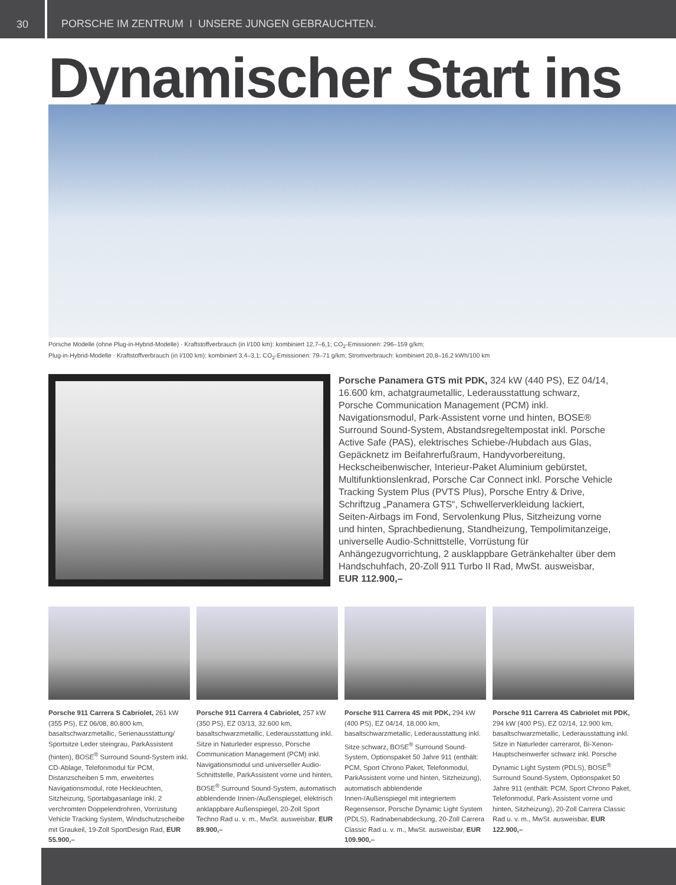30
PORSCHE IM ZENTRUM I UNSERE JUNGEN GEBRAUCHTEN.
Dynamischer Start ins
Porsche Modelle (ohne Plug-in-Hybrid-Modelle) · Kraftstoffverbrauch (in l/100 km): kombiniert 12,7–6,1; CO<sub>2</sub>-Emissionen: 296–159 g/km;
Plug-in-Hybrid-Modelle · Kraftstoffverbrauch (in l/100 km): kombiniert 3,4–3,1; CO<sub>2</sub>-Emissionen: 79–71 g/km; Stromverbrauch: kombiniert 20,8–16,2 kWh/100 km
Porsche Panamera GTS mit PDK, 324 kW (440 PS), EZ 04/14, 16.600 km, achatgraumetallic, Lederausstattung schwarz, Porsche Communication Management (PCM) inkl. Navigationsmodul, Park-Assistent vorne und hinten, BOSE® Surround Sound-System, Abstandsregeltempostat inkl. Porsche Active Safe (PAS), elektrisches Schiebe-/Hubdach aus Glas, Gepäcknetz im Beifahrerfußraum, Handyvorbereitung, Heckscheibenwischer, Interieur-Paket Aluminium gebürstet, Multifunktionslenkrad, Porsche Car Connect inkl. Porsche Vehicle Tracking System Plus (PVTS Plus), Porsche Entry & Drive, Schriftzug „Panamera GTS“, Schwellerverkleidung lackiert, Seiten-Airbags im Fond, Servolenkung Plus, Sitzheizung vorne und hinten, Sprachbedienung, Standheizung, Tempolimitanzeige, universelle Audio-Schnittstelle, Vorrüstung für Anhängezugvorrichtung, 2 ausklappbare Getränkehalter über dem Handschuhfach, 20-Zoll 911 Turbo II Rad, MwSt. ausweisbar,
EUR 112.900,–
Porsche 911 Carrera S Cabriolet, 261 kW (355 PS), EZ 06/08, 80.800 km, basaltschwarzmetallic, Serienausstattung/ Sportsitze Leder steingrau, ParkAssistent (hinten), BOSE<sup>®</sup> Surround Sound-System inkl. CD-Ablage, Telefonmodul für PCM, Distanzscheiben 5 mm, erweitertes Navigationsmodul, rote Heckleuchten, Sitzheizung, Sportabgasanlage inkl. 2 verchromten Doppelendrohren, Vorrüstung Vehicle Tracking System, Windschutzscheibe mit Graukeil, 19-Zoll SportDesign Rad, EUR 55.900,–
Porsche 911 Carrera 4 Cabriolet, 257 kW (350 PS), EZ 03/13, 32.600 km, basaltschwarzmetallic, Lederausstattung inkl. Sitze in Naturleder espresso, Porsche Communication Management (PCM) inkl. Navigationsmodul und universeller Audio-Schnittstelle, ParkAssistent vorne und hinten, BOSE<sup>®</sup> Surround Sound-System, automatisch abblendende Innen-/Außenspiegel, elektrisch anklappbare Außenspiegel, 20-Zoll Sport Techno Rad u. v. m., MwSt. ausweisbar, EUR 89.900,–
Porsche 911 Carrera 4S mit PDK, 294 kW (400 PS), EZ 04/14, 18.000 km, basaltschwarzmetallic, Lederausstattung inkl. Sitze schwarz, BOSE<sup>®</sup> Surround Sound-System, Optionspaket 50 Jahre 911 (enthält: PCM, Sport Chrono Paket, Telefonmodul, ParkAssistent vorne und hinten, Sitzheizung), automatisch abblendende Innen-/Außenspiegel mit integriertem Regensensor, Porsche Dynamic Light System (PDLS), Radnabenabdeckung, 20-Zoll Carrera Classic Rad u. v. m., MwSt. ausweisbar, EUR 109.900,–
Porsche 911 Carrera 4S Cabriolet mit PDK, 294 kW (400 PS), EZ 02/14, 12.900 km, basaltschwarzmetallic, Lederausstattung inkl. Sitze in Naturleder carrerarot, Bi-Xenon-Hauptscheinwerfer schwarz inkl. Porsche Dynamic Light System (PDLS), BOSE<sup>®</sup> Surround Sound-System, Optionspaket 50 Jahre 911 (enthält: PCM, Sport Chrono Paket, Telefonmodul, Park-Assistent vorne und hinten, Sitzheizung), 20-Zoll Carrera Classic Rad u. v. m., MwSt. ausweisbar, EUR 122.900,–